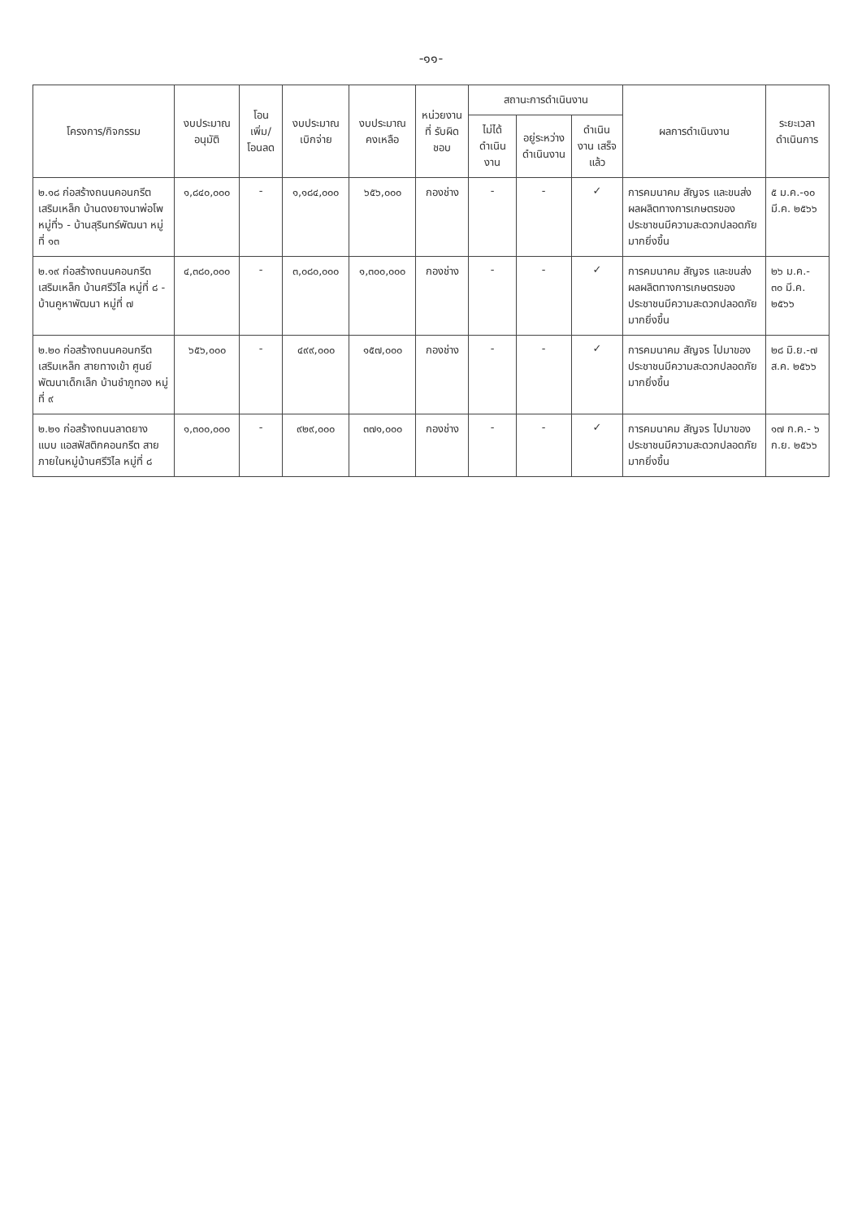-๑๑-
| โครงการ/กิจกรรม | งบประมาณ อนุมัติ | โอนเพิ่ม/ โอนลด | งบประมาณ เบิกจ่าย | งบประมาณ คงเหลือ | หน่วยงานที่ รับผิดชอบ | สถานะการดำเนินงาน | | | ผลการดำเนินงาน | ระยะเวลา ดำเนินการ |
| --- | --- | --- | --- | --- | --- | --- | --- | --- | --- | --- |
| | | | | | | ไม่ได้ ดำเนินงาน | อยู่ระหว่าง ดำเนินงาน | ดำเนินงาน เสร็จแล้ว | | |
| ๒.๑๘ ก่อสร้างถนนคอนกรีต เสริมเหล็ก บ้านดงยางนาพ่อโพ หมู่ที่๖ - บ้านสุรินทร์พัฒนา หมู่ที่ ๑๓ | ๑,๘๔๐,๐๐๐ | - | ๑,๑๘๔,๐๐๐ | ๖๕๖,๐๐๐ | กองช่าง | - | - | ✓ | การคมนาคม สัญจร และขนส่งผลผลิตทางการเกษตรของประชาชนมีความสะดวกปลอดภัยมากยิ่งขึ้น | ๕ ม.ค.-๑๐ มี.ค. ๒๕๖๖ |
| ๒.๑๙ ก่อสร้างถนนคอนกรีต เสริมเหล็ก บ้านศรีวิไล หมู่ที่ ๘ - บ้านคูหาพัฒนา หมู่ที่ ๗ | ๔,๓๘๐,๐๐๐ | - | ๓,๐๘๐,๐๐๐ | ๑,๓๐๐,๐๐๐ | กองช่าง | - | - | ✓ | การคมนาคม สัญจร และขนส่งผลผลิตทางการเกษตรของประชาชนมีความสะดวกปลอดภัยมากยิ่งขึ้น | ๒๖ ม.ค.- ๓๐ มี.ค. ๒๕๖๖ |
| ๒.๒๐ ก่อสร้างถนนคอนกรีต เสริมเหล็ก สายทางเข้า ศูนย์พัฒนาเด็กเล็ก บ้านชำภูทอง หมู่ที่ ๙ | ๖๕๖,๐๐๐ | - | ๔๙๙,๐๐๐ | ๑๕๗,๐๐๐ | กองช่าง | - | - | ✓ | การคมนาคม สัญจร ไปมาของประชาชนมีความสะดวกปลอดภัยมากยิ่งขึ้น | ๒๘ มิ.ย.-๗ ส.ค. ๒๕๖๖ |
| ๒.๒๑ ก่อสร้างถนนลาดยาง แบบ แอสฟัสติกคอนกรีต สาย ภายในหมู่บ้านศรีวิไล หมู่ที่ ๘ | ๑,๓๐๐,๐๐๐ | - | ๙๒๙,๐๐๐ | ๓๗๑,๐๐๐ | กองช่าง | - | - | ✓ | การคมนาคม สัญจร ไปมาของประชาชนมีความสะดวกปลอดภัยมากยิ่งขึ้น | ๑๗ ก.ค.- ๖ ก.ย. ๒๕๖๖ |